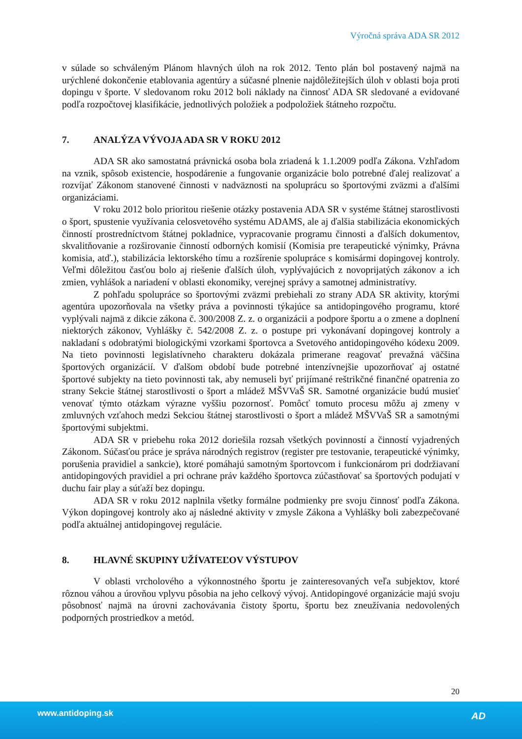Výročná správa ADA SR 2012
v súlade so schváleným Plánom hlavných úloh na rok 2012. Tento plán bol postavený najmä na urýchlené dokončenie etablovania agentúry a súčasné plnenie najdôležitejších úloh v oblasti boja proti dopingu v športe. V sledovanom roku 2012 boli náklady na činnosť ADA SR sledované a evidované podľa rozpočtovej klasifikácie, jednotlivých položiek a podpoložiek štátneho rozpočtu.
7. ANALÝZA VÝVOJA ADA SR V ROKU 2012
ADA SR ako samostatná právnická osoba bola zriadená k 1.1.2009 podľa Zákona. Vzhľadom na vznik, spôsob existencie, hospodárenie a fungovanie organizácie bolo potrebné ďalej realizovať a rozvíjať Zákonom stanovené činnosti v nadväznosti na spoluprácu so športovými zväzmi a ďalšími organizáciami.
V roku 2012 bolo prioritou riešenie otázky postavenia ADA SR v systéme štátnej starostlivosti o šport, spustenie využívania celosvetového systému ADAMS, ale aj ďalšia stabilizácia ekonomických činností prostredníctvom štátnej pokladnice, vypracovanie programu činnosti a ďalších dokumentov, skvalitňovanie a rozširovanie činností odborných komisií (Komisia pre terapeutické výnimky, Právna komisia, atď.), stabilizácia lektorského tímu a rozšírenie spolupráce s komisármi dopingovej kontroly. Veľmi dôležitou časťou bolo aj riešenie ďalších úloh, vyplývajúcich z novoprijatých zákonov a ich zmien, vyhlášok a nariadení v oblasti ekonomiky, verejnej správy a samotnej administratívy.
Z pohľadu spolupráce so športovými zväzmi prebiehali zo strany ADA SR aktivity, ktorými agentúra upozorňovala na všetky práva a povinnosti týkajúce sa antidopingového programu, ktoré vyplývali najmä z dikcie zákona č. 300/2008 Z. z. o organizácii a podpore športu a o zmene a doplnení niektorých zákonov, Vyhlášky č. 542/2008 Z. z. o postupe pri vykonávaní dopingovej kontroly a nakladaní s odobratými biologickými vzorkami športovca a Svetového antidopingového kódexu 2009. Na tieto povinnosti legislatívneho charakteru dokázala primerane reagovať prevažná väčšina športových organizácií. V ďalšom období bude potrebné intenzívnejšie upozorňovať aj ostatné športové subjekty na tieto povinnosti tak, aby nemuseli byť prijímané reštrikčné finančné opatrenia zo strany Sekcie štátnej starostlivosti o šport a mládež MŠVVaŠ SR. Samotné organizácie budú musieť venovať týmto otázkam výrazne vyššiu pozornosť. Pomôcť tomuto procesu môžu aj zmeny v zmluvných vzťahoch medzi Sekciou štátnej starostlivosti o šport a mládež MŠVVaŠ SR a samotnými športovými subjektmi.
ADA SR v priebehu roka 2012 doriešila rozsah všetkých povinností a činností vyjadrených Zákonom. Súčasťou práce je správa národných registrov (register pre testovanie, terapeutické výnimky, porušenia pravidiel a sankcie), ktoré pomáhajú samotným športovcom i funkcionárom pri dodržiavaní antidopingových pravidiel a pri ochrane práv každého športovca zúčastňovať sa športových podujatí v duchu fair play a súťaží bez dopingu.
ADA SR v roku 2012 naplnila všetky formálne podmienky pre svoju činnosť podľa Zákona. Výkon dopingovej kontroly ako aj následné aktivity v zmysle Zákona a Vyhlášky boli zabezpečované podľa aktuálnej antidopingovej regulácie.
8. HLAVNÉ SKUPINY UŽÍVATEĽOV VÝSTUPOV
V oblasti vrcholového a výkonnostného športu je zainteresovaných veľa subjektov, ktoré rôznou váhou a úrovňou vplyvu pôsobia na jeho celkový vývoj. Antidopingové organizácie majú svoju pôsobnosť najmä na úrovni zachovávania čistoty športu, športu bez zneužívania nedovolených podporných prostriedkov a metód.
20
www.antidoping.sk AD